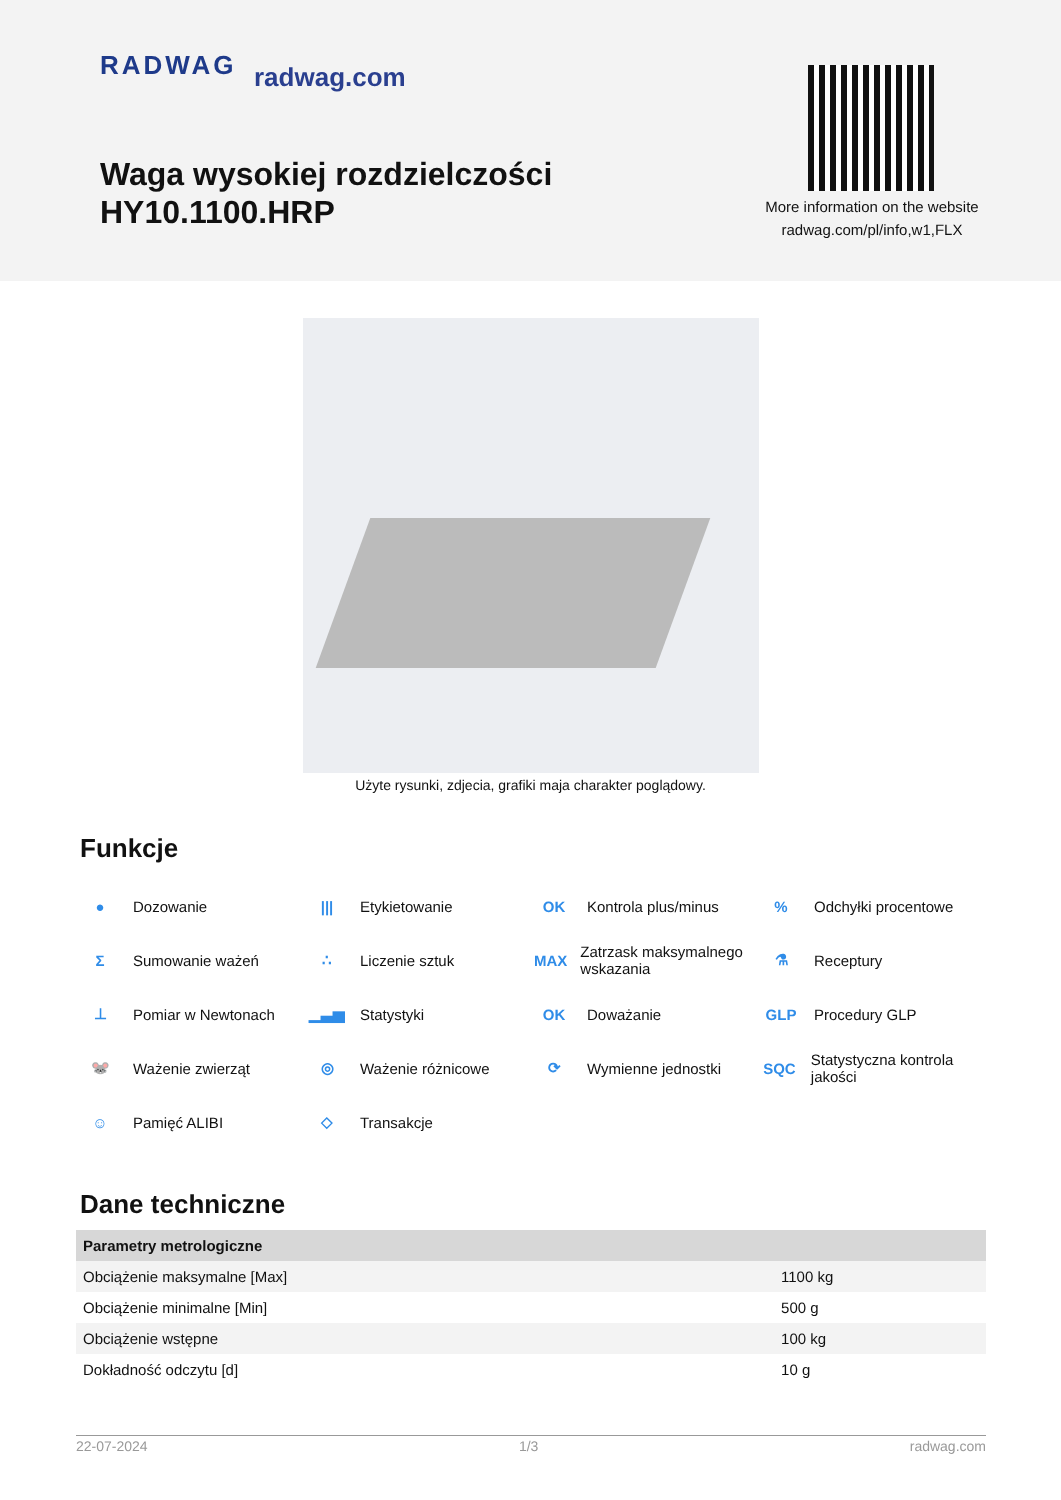RADWAG radwag.com
Waga wysokiej rozdzielczości
HY10.1100.HRP
More information on the website
radwag.com/pl/info,w1,FLX
Użyte rysunki, zdjecia, grafiki maja charakter poglądowy.
Funkcje
● Dozowanie
||| Etykietowanie
OK Kontrola plus/minus
% Odchyłki procentowe
Σ Sumowanie ważeń
∴ Liczenie sztuk
MAX Zatrzask maksymalnego wskazania
⚗ Receptury
⊥ Pomiar w Newtonach
▁▃▅ Statystyki
OK Doważanie
GLP Procedury GLP
🐭 Ważenie zwierząt
◎ Ważenie różnicowe
⟳ Wymienne jednostki
SQC Statystyczna kontrola jakości
☺ Pamięć ALIBI
◇ Transakcje
Dane techniczne
| Parametry metrologiczne | |
| --- | --- |
| Obciążenie maksymalne [Max] | 1100 kg |
| Obciążenie minimalne [Min] | 500 g |
| Obciążenie wstępne | 100 kg |
| Dokładność odczytu [d] | 10 g |
22-07-2024 1/3 radwag.com